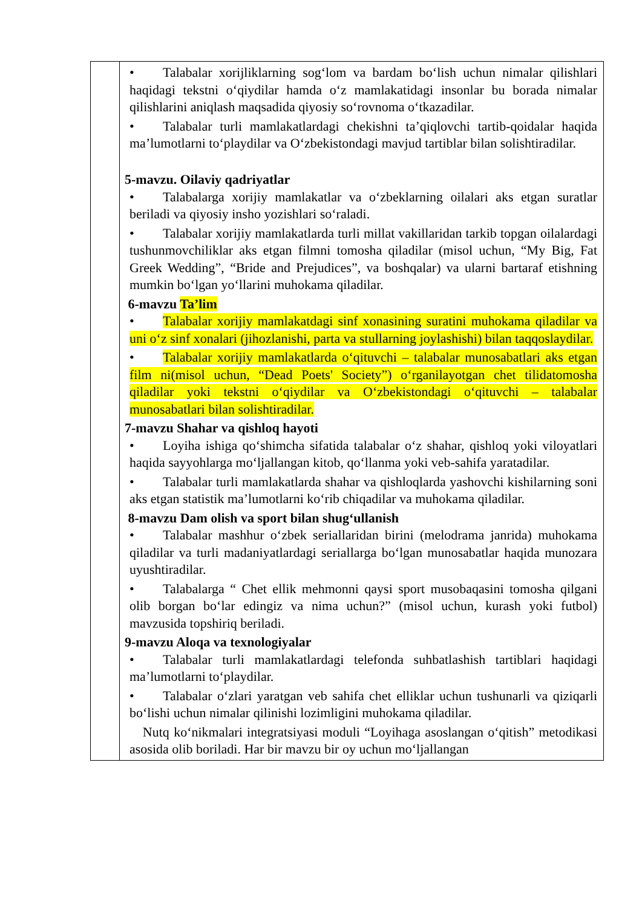| | • Talabalar xorijliklarning sog‘lom va bardam bo‘lish uchun nimalar qilishlari haqidagi tekstni o‘qiydilar hamda o‘z mamlakatidagi insonlar bu borada nimalar qilishlarini aniqlash maqsadida qiyosiy so‘rovnoma o‘tkazadilar. • Talabalar turli mamlakatlardagi chekishni ta’qiqlovchi tartib-qoidalar haqida ma’lumotlarni to‘playdilar va O‘zbekistondagi mavjud tartiblar bilan solishtiradilar. 5-mavzu. Oilaviy qadriyatlar • Talabalarga xorijiy mamlakatlar va o‘zbeklarning oilalari aks etgan suratlar beriladi va qiyosiy insho yozishlari so‘raladi. • Talabalar xorijiy mamlakatlarda turli millat vakillaridan tarkib topgan oilalardagi tushunmovchiliklar aks etgan filmni tomosha qiladilar (misol uchun, “My Big, Fat Greek Wedding”, “Bride and Prejudices”, va boshqalar) va ularni bartaraf etishning mumkin bo‘lgan yo‘llarini muhokama qiladilar. 6-mavzu Ta’lim • Talabalar xorijiy mamlakatdagi sinf xonasining suratini muhokama qiladilar va uni o‘z sinf xonalari (jihozlanishi, parta va stullarning joylashishi) bilan taqqoslaydilar. • Talabalar xorijiy mamlakatlarda o‘qituvchi – talabalar munosabatlari aks etgan film ni(misol uchun, “Dead Poets' Society”) o‘rganilayotgan chet tilidatomosha qiladilar yoki tekstni o‘qiydilar va O‘zbekistondagi o‘qituvchi – talabalar munosabatlari bilan solishtiradilar. 7-mavzu Shahar va qishloq hayoti • Loyiha ishiga qo‘shimcha sifatida talabalar o‘z shahar, qishloq yoki viloyatlari haqida sayyohlarga mo‘ljallangan kitob, qo‘llanma yoki veb-sahifa yaratadilar. • Talabalar turli mamlakatlarda shahar va qishloqlarda yashovchi kishilarning soni aks etgan statistik ma’lumotlarni ko‘rib chiqadilar va muhokama qiladilar. 8-mavzu Dam olish va sport bilan shug‘ullanish • Talabalar mashhur o‘zbek seriallaridan birini (melodrama janrida) muhokama qiladilar va turli madaniyatlardagi seriallarga bo‘lgan munosabatlar haqida munozara uyushtiradilar. • Talabalarga “ Chet ellik mehmonni qaysi sport musobaqasini tomosha qilgani olib borgan bo‘lar edingiz va nima uchun?” (misol uchun, kurash yoki futbol) mavzusida topshiriq beriladi. 9-mavzu Aloqa va texnologiyalar • Talabalar turli mamlakatlardagi telefonda suhbatlashish tartiblari haqidagi ma’lumotlarni to‘playdilar. • Talabalar o‘zlari yaratgan veb sahifa chet elliklar uchun tushunarli va qiziqarli bo‘lishi uchun nimalar qilinishi lozimligini muhokama qiladilar. Nutq ko‘nikmalari integratsiyasi moduli “Loyihaga asoslangan o‘qitish” metodikasi asosida olib boriladi. Har bir mavzu bir oy uchun mo‘ljallangan |